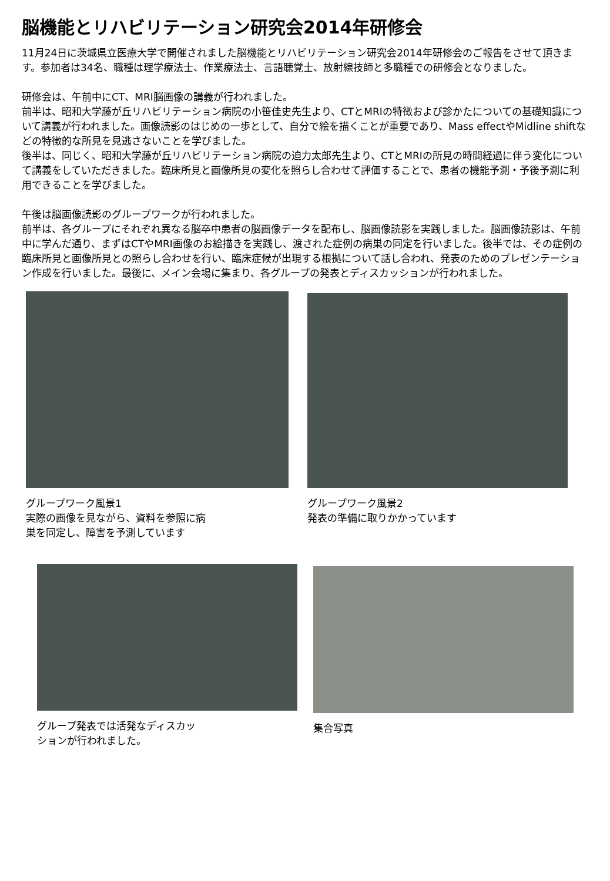脳機能とリハビリテーション研究会2014年研修会
11月24日に茨城県立医療大学で開催されました脳機能とリハビリテーション研究会2014年研修会のご報告をさせて頂きます。参加者は34名、職種は理学療法士、作業療法士、言語聴覚士、放射線技師と多職種での研修会となりました。
研修会は、午前中にCT、MRI脳画像の講義が行われました。
前半は、昭和大学藤が丘リハビリテーション病院の小笹佳史先生より、CTとMRIの特徴および診かたについての基礎知識について講義が行われました。画像読影のはじめの一歩として、自分で絵を描くことが重要であり、Mass effectやMidline shiftなどの特徴的な所見を見逃さないことを学びました。
後半は、同じく、昭和大学藤が丘リハビリテーション病院の迫力太郎先生より、CTとMRIの所見の時間経過に伴う変化について講義をしていただきました。臨床所見と画像所見の変化を照らし合わせて評価することで、患者の機能予測・予後予測に利用できることを学びました。
午後は脳画像読影のグループワークが行われました。
前半は、各グループにそれぞれ異なる脳卒中患者の脳画像データを配布し、脳画像読影を実践しました。脳画像読影は、午前中に学んだ通り、まずはCTやMRI画像のお絵描きを実践し、渡された症例の病巣の同定を行いました。後半では、その症例の臨床所見と画像所見との照らし合わせを行い、臨床症候が出現する根拠について話し合われ、発表のためのプレゼンテーション作成を行いました。最後に、メイン会場に集まり、各グループの発表とディスカッションが行われました。
グループワーク風景1
実際の画像を見ながら、資料を参照に病
巣を同定し、障害を予測しています
グループワーク風景2
発表の準備に取りかかっています
グループ発表では活発なディスカッ
ションが行われました。
集合写真